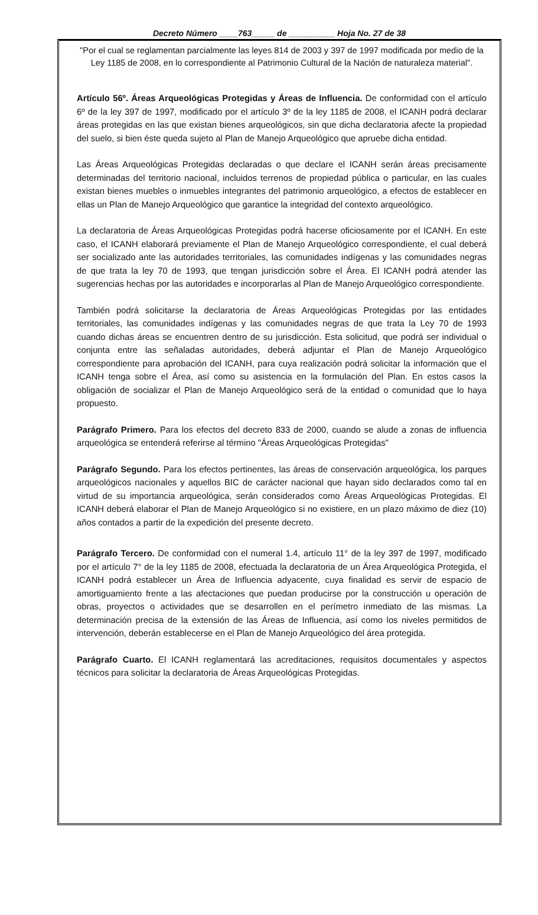Decreto Número ____763_____ de __________ Hoja No. 27 de 38
"Por el cual se reglamentan parcialmente las leyes 814 de 2003 y 397 de 1997 modificada por medio de la Ley 1185 de 2008, en lo correspondiente al Patrimonio Cultural de la Nación de naturaleza material".
Artículo 56º. Áreas Arqueológicas Protegidas y Áreas de Influencia. De conformidad con el artículo 6º de la ley 397 de 1997, modificado por el artículo 3º de la ley 1185 de 2008, el ICANH podrá declarar áreas protegidas en las que existan bienes arqueológicos, sin que dicha declaratoria afecte la propiedad del suelo, si bien éste queda sujeto al Plan de Manejo Arqueológico que apruebe dicha entidad.
Las Áreas Arqueológicas Protegidas declaradas o que declare el ICANH serán áreas precisamente determinadas del territorio nacional, incluidos terrenos de propiedad pública o particular, en las cuales existan bienes muebles o inmuebles integrantes del patrimonio arqueológico, a efectos de establecer en ellas un Plan de Manejo Arqueológico que garantice la integridad del contexto arqueológico.
La declaratoria de Áreas Arqueológicas Protegidas podrá hacerse oficiosamente por el ICANH. En este caso, el ICANH elaborará previamente el Plan de Manejo Arqueológico correspondiente, el cual deberá ser socializado ante las autoridades territoriales, las comunidades indígenas y las comunidades negras de que trata la ley 70 de 1993, que tengan jurisdicción sobre el Área. El ICANH podrá atender las sugerencias hechas por las autoridades e incorporarlas al Plan de Manejo Arqueológico correspondiente.
También podrá solicitarse la declaratoria de Áreas Arqueológicas Protegidas por las entidades territoriales, las comunidades indígenas y las comunidades negras de que trata la Ley 70 de 1993 cuando dichas áreas se encuentren dentro de su jurisdicción. Esta solicitud, que podrá ser individual o conjunta entre las señaladas autoridades, deberá adjuntar el Plan de Manejo Arqueológico correspondiente para aprobación del ICANH, para cuya realización podrá solicitar la información que el ICANH tenga sobre el Área, así como su asistencia en la formulación del Plan. En estos casos la obligación de socializar el Plan de Manejo Arqueológico será de la entidad o comunidad que lo haya propuesto.
Parágrafo Primero. Para los efectos del decreto 833 de 2000, cuando se alude a zonas de influencia arqueológica se entenderá referirse al término "Áreas Arqueológicas Protegidas"
Parágrafo Segundo. Para los efectos pertinentes, las áreas de conservación arqueológica, los parques arqueológicos nacionales y aquellos BIC de carácter nacional que hayan sido declarados como tal en virtud de su importancia arqueológica, serán considerados como Áreas Arqueológicas Protegidas. El ICANH deberá elaborar el Plan de Manejo Arqueológico si no existiere, en un plazo máximo de diez (10) años contados a partir de la expedición del presente decreto.
Parágrafo Tercero. De conformidad con el numeral 1.4, artículo 11° de la ley 397 de 1997, modificado por el artículo 7° de la ley 1185 de 2008, efectuada la declaratoria de un Área Arqueológica Protegida, el ICANH podrá establecer un Área de Influencia adyacente, cuya finalidad es servir de espacio de amortiguamiento frente a las afectaciones que puedan producirse por la construcción u operación de obras, proyectos o actividades que se desarrollen en el perímetro inmediato de las mismas. La determinación precisa de la extensión de las Áreas de Influencia, así como los niveles permitidos de intervención, deberán establecerse en el Plan de Manejo Arqueológico del área protegida.
Parágrafo Cuarto. El ICANH reglamentará las acreditaciones, requisitos documentales y aspectos técnicos para solicitar la declaratoria de Áreas Arqueológicas Protegidas.